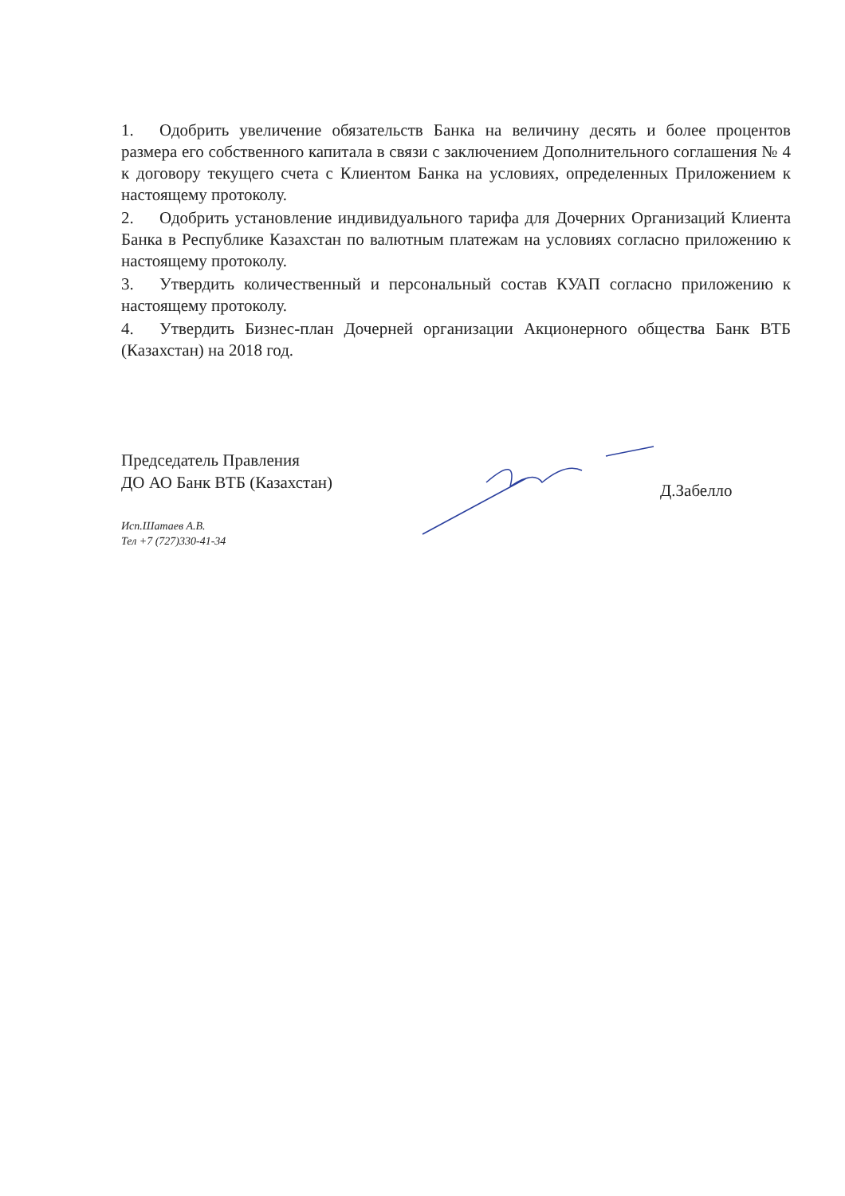1. Одобрить увеличение обязательств Банка на величину десять и более процентов размера его собственного капитала в связи с заключением Дополнительного соглашения № 4 к договору текущего счета с Клиентом Банка на условиях, определенных Приложением к настоящему протоколу.
2. Одобрить установление индивидуального тарифа для Дочерних Организаций Клиента Банка в Республике Казахстан по валютным платежам на условиях согласно приложению к настоящему протоколу.
3. Утвердить количественный и персональный состав КУАП согласно приложению к настоящему протоколу.
4. Утвердить Бизнес-план Дочерней организации Акционерного общества Банк ВТБ (Казахстан) на 2018 год.
Председатель Правления
ДО АО Банк ВТБ (Казахстан)
Д.Забелло
Исп.Шатаев А.В.
Тел +7 (727)330-41-34